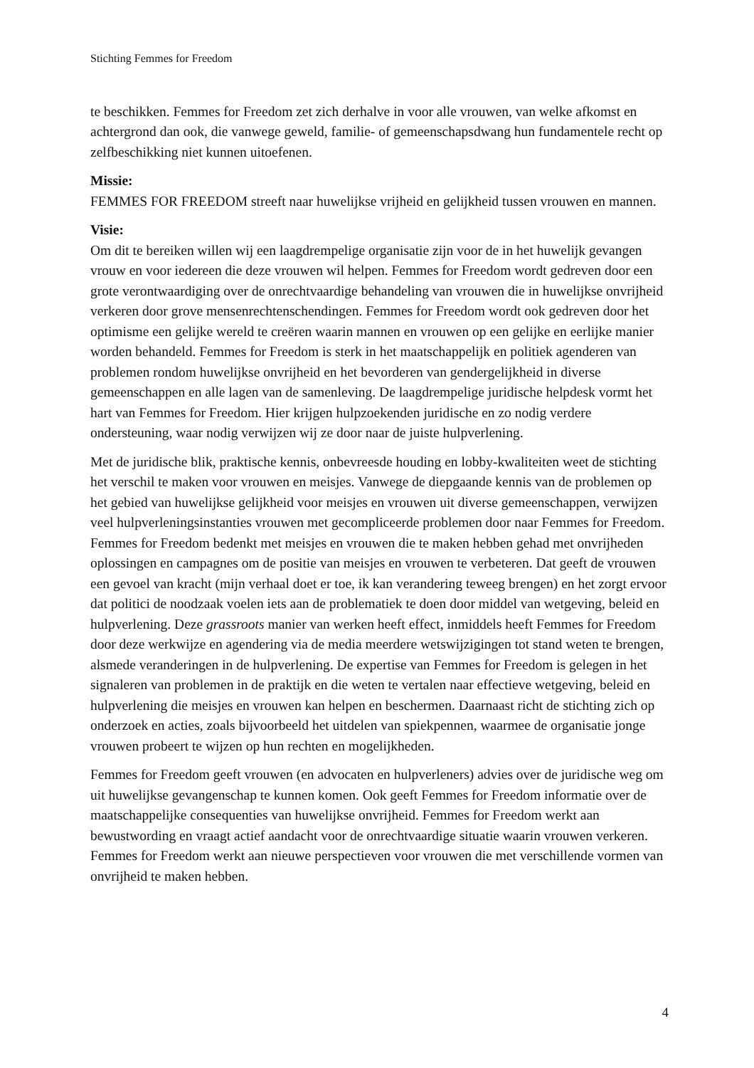Stichting Femmes for Freedom
te beschikken. Femmes for Freedom zet zich derhalve in voor alle vrouwen, van welke afkomst en achtergrond dan ook, die vanwege geweld, familie- of gemeenschapsdwang hun fundamentele recht op zelfbeschikking niet kunnen uitoefenen.
Missie:
FEMMES FOR FREEDOM streeft naar huwelijkse vrijheid en gelijkheid tussen vrouwen en mannen.
Visie:
Om dit te bereiken willen wij een laagdrempelige organisatie zijn voor de in het huwelijk gevangen vrouw en voor iedereen die deze vrouwen wil helpen. Femmes for Freedom wordt gedreven door een grote verontwaardiging over de onrechtvaardige behandeling van vrouwen die in huwelijkse onvrijheid verkeren door grove mensenrechtenschendingen. Femmes for Freedom wordt ook gedreven door het optimisme een gelijke wereld te creëren waarin mannen en vrouwen op een gelijke en eerlijke manier worden behandeld. Femmes for Freedom is sterk in het maatschappelijk en politiek agenderen van problemen rondom huwelijkse onvrijheid en het bevorderen van gendergelijkheid in diverse gemeenschappen en alle lagen van de samenleving. De laagdrempelige juridische helpdesk vormt het hart van Femmes for Freedom. Hier krijgen hulpzoekenden juridische en zo nodig verdere ondersteuning, waar nodig verwijzen wij ze door naar de juiste hulpverlening.
Met de juridische blik, praktische kennis, onbevreesde houding en lobby-kwaliteiten weet de stichting het verschil te maken voor vrouwen en meisjes. Vanwege de diepgaande kennis van de problemen op het gebied van huwelijkse gelijkheid voor meisjes en vrouwen uit diverse gemeenschappen, verwijzen veel hulpverleningsinstanties vrouwen met gecompliceerde problemen door naar Femmes for Freedom. Femmes for Freedom bedenkt met meisjes en vrouwen die te maken hebben gehad met onvrijheden oplossingen en campagnes om de positie van meisjes en vrouwen te verbeteren. Dat geeft de vrouwen een gevoel van kracht (mijn verhaal doet er toe, ik kan verandering teweeg brengen) en het zorgt ervoor dat politici de noodzaak voelen iets aan de problematiek te doen door middel van wetgeving, beleid en hulpverlening. Deze grassroots manier van werken heeft effect, inmiddels heeft Femmes for Freedom door deze werkwijze en agendering via de media meerdere wetswijzigingen tot stand weten te brengen, alsmede veranderingen in de hulpverlening. De expertise van Femmes for Freedom is gelegen in het signaleren van problemen in de praktijk en die weten te vertalen naar effectieve wetgeving, beleid en hulpverlening die meisjes en vrouwen kan helpen en beschermen. Daarnaast richt de stichting zich op onderzoek en acties, zoals bijvoorbeeld het uitdelen van spiekpennen, waarmee de organisatie jonge vrouwen probeert te wijzen op hun rechten en mogelijkheden.
Femmes for Freedom geeft vrouwen (en advocaten en hulpverleners) advies over de juridische weg om uit huwelijkse gevangenschap te kunnen komen. Ook geeft Femmes for Freedom informatie over de maatschappelijke consequenties van huwelijkse onvrijheid. Femmes for Freedom werkt aan bewustwording en vraagt actief aandacht voor de onrechtvaardige situatie waarin vrouwen verkeren. Femmes for Freedom werkt aan nieuwe perspectieven voor vrouwen die met verschillende vormen van onvrijheid te maken hebben.
4